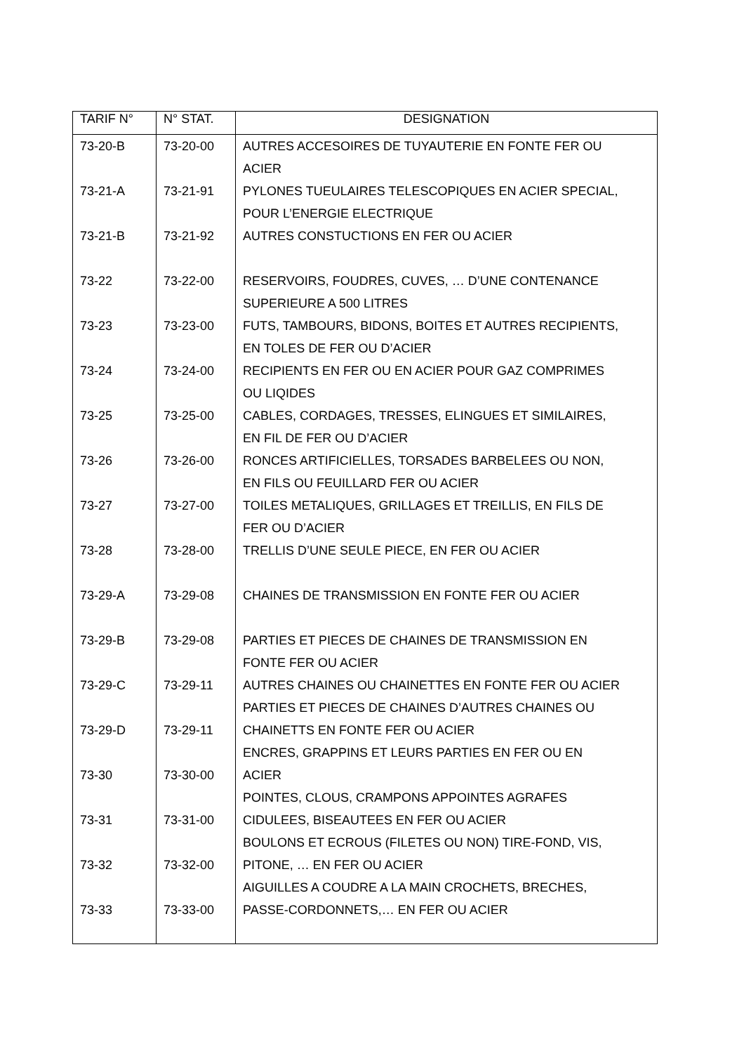| TARIF N° | N° STAT. | DESIGNATION |
| --- | --- | --- |
| 73-20-B | 73-20-00 | AUTRES ACCESOIRES DE TUYAUTERIE EN FONTE FER OU ACIER |
| 73-21-A | 73-21-91 | PYLONES TUEULAIRES TELESCOPIQUES EN ACIER SPECIAL, POUR L’ENERGIE ELECTRIQUE |
| 73-21-B | 73-21-92 | AUTRES CONSTUCTIONS EN FER OU ACIER |
| 73-22 | 73-22-00 | RESERVOIRS, FOUDRES, CUVES, … D’UNE CONTENANCE SUPERIEURE A 500 LITRES |
| 73-23 | 73-23-00 | FUTS, TAMBOURS, BIDONS, BOITES ET AUTRES RECIPIENTS, EN TOLES DE FER OU D’ACIER |
| 73-24 | 73-24-00 | RECIPIENTS EN FER OU EN ACIER POUR GAZ COMPRIMES OU LIQIDES |
| 73-25 | 73-25-00 | CABLES, CORDAGES, TRESSES, ELINGUES ET SIMILAIRES, EN FIL DE FER OU D’ACIER |
| 73-26 | 73-26-00 | RONCES ARTIFICIELLES, TORSADES BARBELEES OU NON, EN FILS OU FEUILLARD FER OU ACIER |
| 73-27 | 73-27-00 | TOILES METALIQUES, GRILLAGES ET TREILLIS, EN FILS DE FER OU D’ACIER |
| 73-28 | 73-28-00 | TRELLIS D’UNE SEULE PIECE, EN FER OU ACIER |
| 73-29-A | 73-29-08 | CHAINES DE TRANSMISSION EN FONTE FER OU ACIER |
| 73-29-B | 73-29-08 | PARTIES ET PIECES DE CHAINES DE TRANSMISSION EN FONTE FER OU ACIER |
| 73-29-C | 73-29-11 | AUTRES CHAINES OU CHAINETTES EN FONTE FER OU ACIER |
| 73-29-D | 73-29-11 | PARTIES ET PIECES DE CHAINES D’AUTRES CHAINES OU CHAINETTS EN FONTE FER OU ACIER |
| 73-30 | 73-30-00 | ENCRES, GRAPPINS ET LEURS PARTIES EN FER OU EN ACIER |
| 73-31 | 73-31-00 | POINTES, CLOUS, CRAMPONS APPOINTES AGRAFES CIDULEES, BISEAUTEES EN FER OU ACIER |
| 73-32 | 73-32-00 | BOULONS ET ECROUS (FILETES OU NON) TIRE-FOND, VIS, PITONE, … EN FER OU ACIER |
| 73-33 | 73-33-00 | AIGUILLES A COUDRE A LA MAIN CROCHETS, BRECHES, PASSE-CORDONNETS,… EN FER OU ACIER |